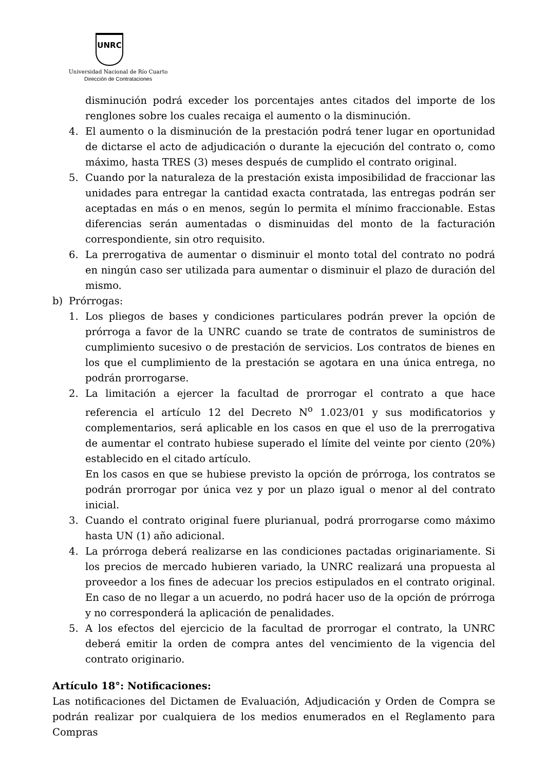UNRC
Universidad Nacional de Río Cuarto
Dirección de Contrataciones
disminución podrá exceder los porcentajes antes citados del importe de los renglones sobre los cuales recaiga el aumento o la disminución.
4. El aumento o la disminución de la prestación podrá tener lugar en oportunidad de dictarse el acto de adjudicación o durante la ejecución del contrato o, como máximo, hasta TRES (3) meses después de cumplido el contrato original.
5. Cuando por la naturaleza de la prestación exista imposibilidad de fraccionar las unidades para entregar la cantidad exacta contratada, las entregas podrán ser aceptadas en más o en menos, según lo permita el mínimo fraccionable. Estas diferencias serán aumentadas o disminuidas del monto de la facturación correspondiente, sin otro requisito.
6. La prerrogativa de aumentar o disminuir el monto total del contrato no podrá en ningún caso ser utilizada para aumentar o disminuir el plazo de duración del mismo.
b) Prórrogas:
1. Los pliegos de bases y condiciones particulares podrán prever la opción de prórroga a favor de la UNRC cuando se trate de contratos de suministros de cumplimiento sucesivo o de prestación de servicios. Los contratos de bienes en los que el cumplimiento de la prestación se agotara en una única entrega, no podrán prorrogarse.
2. La limitación a ejercer la facultad de prorrogar el contrato a que hace referencia el artículo 12 del Decreto N<sup>o</sup> 1.023/01 y sus modificatorios y complementarios, será aplicable en los casos en que el uso de la prerrogativa de aumentar el contrato hubiese superado el límite del veinte por ciento (20%) establecido en el citado artículo.
En los casos en que se hubiese previsto la opción de prórroga, los contratos se podrán prorrogar por única vez y por un plazo igual o menor al del contrato inicial.
3. Cuando el contrato original fuere plurianual, podrá prorrogarse como máximo hasta UN (1) año adicional.
4. La prórroga deberá realizarse en las condiciones pactadas originariamente. Si los precios de mercado hubieren variado, la UNRC realizará una propuesta al proveedor a los fines de adecuar los precios estipulados en el contrato original. En caso de no llegar a un acuerdo, no podrá hacer uso de la opción de prórroga y no corresponderá la aplicación de penalidades.
5. A los efectos del ejercicio de la facultad de prorrogar el contrato, la UNRC deberá emitir la orden de compra antes del vencimiento de la vigencia del contrato originario.
Artículo 18°: Notificaciones:
Las notificaciones del Dictamen de Evaluación, Adjudicación y Orden de Compra se podrán realizar por cualquiera de los medios enumerados en el Reglamento para Compras